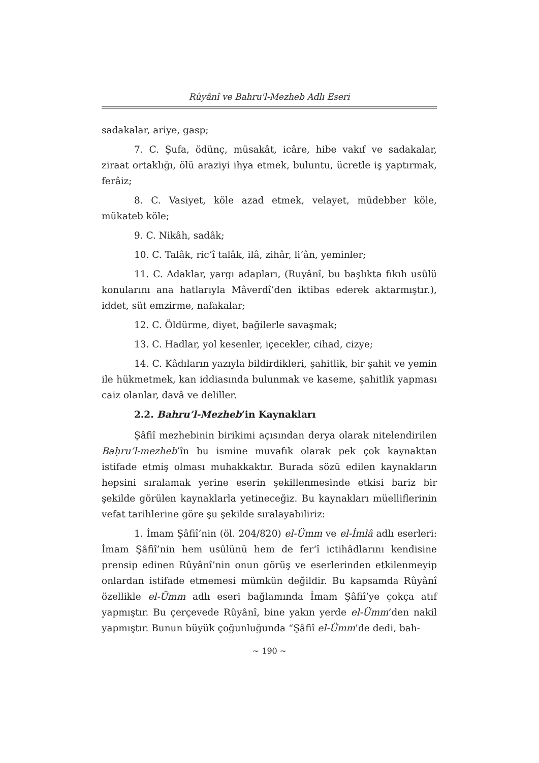Rûyânî ve Bahru'l-Mezheb Adlı Eseri
sadakalar, ariye, gasp;
7. C. Şufa, ödünç, müsakât, icâre, hibe vakıf ve sadakalar, ziraat ortaklığı, ölü araziyi ihya etmek, buluntu, ücretle iş yaptırmak, ferâiz;
8. C. Vasiyet, köle azad etmek, velayet, müdebber köle, mükateb köle;
9. C. Nikâh, sadâk;
10. C. Talâk, ric‘î talâk, ilâ, zihâr, li‘ân, yeminler;
11. C. Adaklar, yargı adapları, (Ruyânî, bu başlıkta fıkıh usûlü konularını ana hatlarıyla Mâverdî’den iktibas ederek aktarmıştır.), iddet, süt emzirme, nafakalar;
12. C. Öldürme, diyet, bağilerle savaşmak;
13. C. Hadlar, yol kesenler, içecekler, cihad, cizye;
14. C. Kâdıların yazıyla bildirdikleri, şahitlik, bir şahit ve yemin ile hükmetmek, kan iddiasında bulunmak ve kaseme, şahitlik yapması caiz olanlar, davâ ve deliller.
2.2. Bahru’l-Mezheb’in Kaynakları
Şâfiî mezhebinin birikimi açısından derya olarak nitelendirilen Baḥru’l-mezheb’în bu ismine muvafık olarak pek çok kaynaktan istifade etmiş olması muhakkaktır. Burada sözü edilen kaynakların hepsini sıralamak yerine eserin şekillenmesinde etkisi bariz bir şekilde görülen kaynaklarla yetineceğiz. Bu kaynakları müelliflerinin vefat tarihlerine göre şu şekilde sıralayabiliriz:
1. İmam Şâfiî’nin (öl. 204/820) el-Ümm ve el-İmlâ adlı eserleri: İmam Şâfiî’nin hem usûlünü hem de fer‘î ictihâdlarını kendisine prensip edinen Rûyânî’nin onun görüş ve eserlerinden etkilenmeyip onlardan istifade etmemesi mümkün değildir. Bu kapsamda Rûyânî özellikle el-Ümm adlı eseri bağlamında İmam Şâfiî’ye çokça atıf yapmıştır. Bu çerçevede Rûyânî, bine yakın yerde el-Ümm’den nakil yapmıştır. Bunun büyük çoğunluğunda “Şâfiî el-Ümm’de dedi, bah-
~ 190 ~